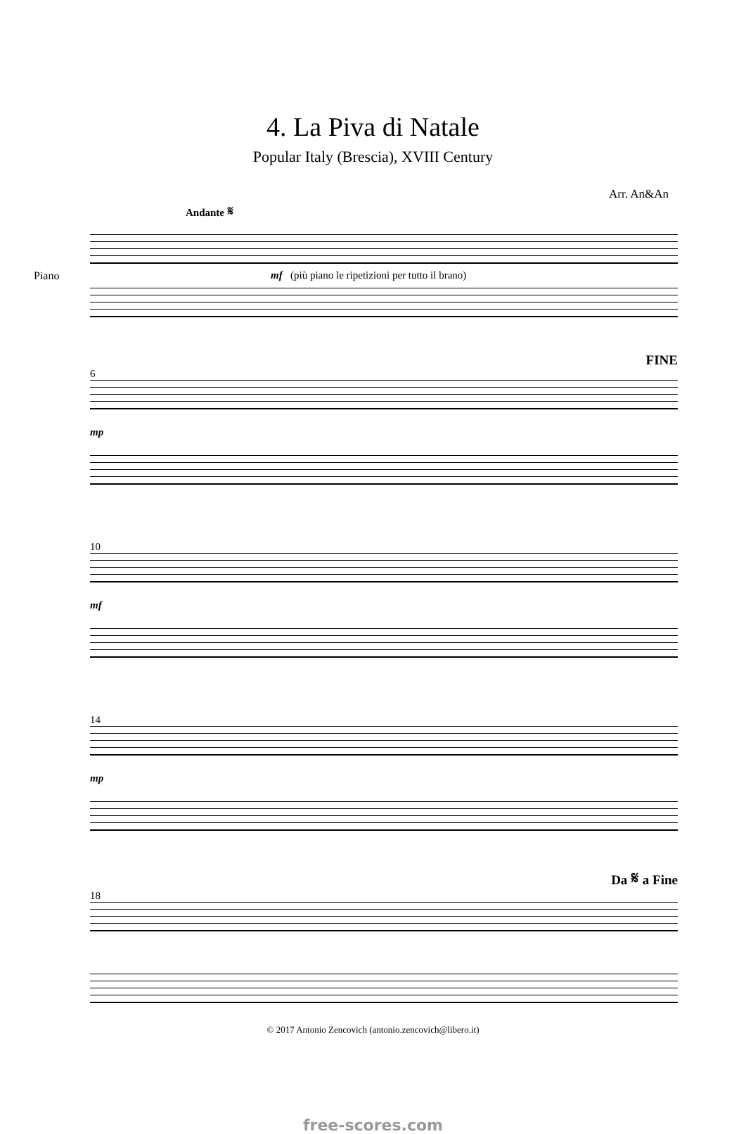4. La Piva di Natale
Popular Italy (Brescia), XVIII Century
Arr. An&An
Andante 𝄋
Piano mf (più piano le ripetizioni per tutto il brano)
FINE
6
mp
10
mf
14
mp
Da 𝄋 a Fine
18
© 2017 Antonio Zencovich (antonio.zencovich@libero.it)
free-scores.com